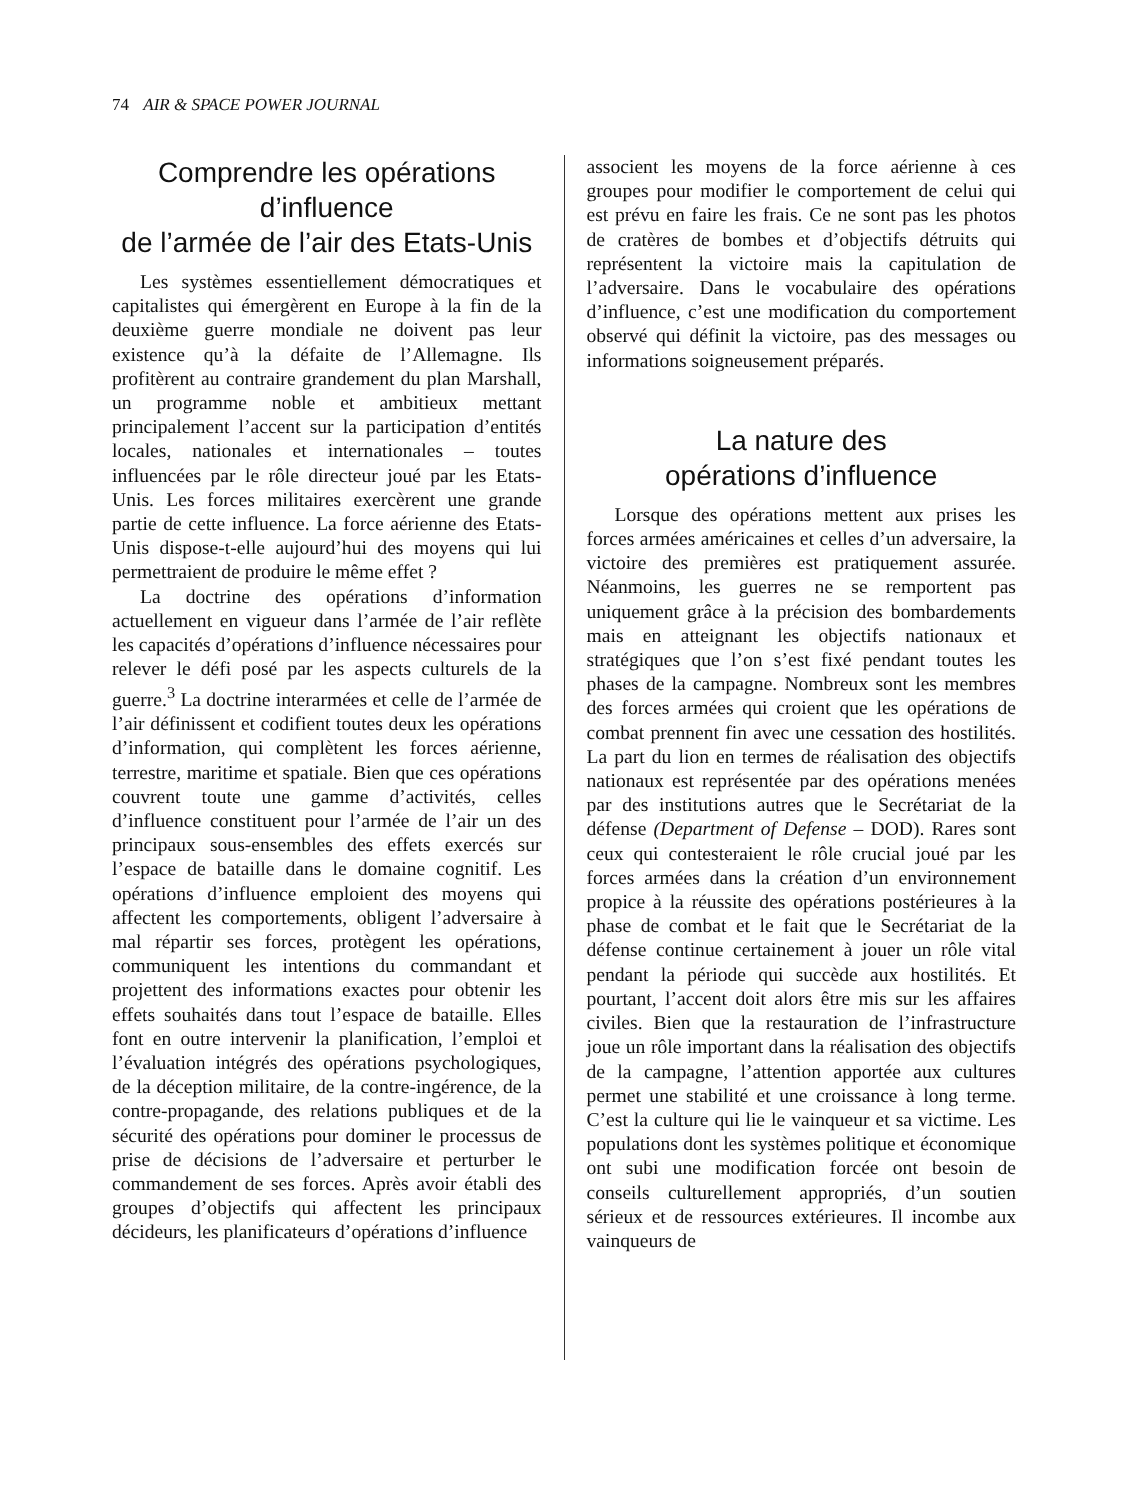74 AIR & SPACE POWER JOURNAL
Comprendre les opérations d’influence
de l’armée de l’air des Etats-Unis
Les systèmes essentiellement démocratiques et capitalistes qui émergèrent en Europe à la fin de la deuxième guerre mondiale ne doivent pas leur existence qu’à la défaite de l’Allemagne. Ils profitèrent au contraire grandement du plan Marshall, un programme noble et ambitieux mettant principalement l’accent sur la participation d’entités locales, nationales et internationales – toutes influencées par le rôle directeur joué par les Etats-Unis. Les forces militaires exercèrent une grande partie de cette influence. La force aérienne des Etats-Unis dispose-t-elle aujourd’hui des moyens qui lui permettraient de produire le même effet ?
La doctrine des opérations d’information actuellement en vigueur dans l’armée de l’air reflète les capacités d’opérations d’influence nécessaires pour relever le défi posé par les aspects culturels de la guerre.<sup>3</sup> La doctrine interarmées et celle de l’armée de l’air définissent et codifient toutes deux les opérations d’information, qui complètent les forces aérienne, terrestre, maritime et spatiale. Bien que ces opérations couvrent toute une gamme d’activités, celles d’influence constituent pour l’armée de l’air un des principaux sous-ensembles des effets exercés sur l’espace de bataille dans le domaine cognitif. Les opérations d’influence emploient des moyens qui affectent les comportements, obligent l’adversaire à mal répartir ses forces, protègent les opérations, communiquent les intentions du commandant et projettent des informations exactes pour obtenir les effets souhaités dans tout l’espace de bataille. Elles font en outre intervenir la planification, l’emploi et l’évaluation intégrés des opérations psychologiques, de la déception militaire, de la contre-ingérence, de la contre-propagande, des relations publiques et de la sécurité des opérations pour dominer le processus de prise de décisions de l’adversaire et perturber le commandement de ses forces. Après avoir établi des groupes d’objectifs qui affectent les principaux décideurs, les planificateurs d’opérations d’influence
associent les moyens de la force aérienne à ces groupes pour modifier le comportement de celui qui est prévu en faire les frais. Ce ne sont pas les photos de cratères de bombes et d’objectifs détruits qui représentent la victoire mais la capitulation de l’adversaire. Dans le vocabulaire des opérations d’influence, c’est une modification du comportement observé qui définit la victoire, pas des messages ou informations soigneusement préparés.
La nature des
opérations d’influence
Lorsque des opérations mettent aux prises les forces armées américaines et celles d’un adversaire, la victoire des premières est pratiquement assurée. Néanmoins, les guerres ne se remportent pas uniquement grâce à la précision des bombardements mais en atteignant les objectifs nationaux et stratégiques que l’on s’est fixé pendant toutes les phases de la campagne. Nombreux sont les membres des forces armées qui croient que les opérations de combat prennent fin avec une cessation des hostilités. La part du lion en termes de réalisation des objectifs nationaux est représentée par des opérations menées par des institutions autres que le Secrétariat de la défense (Department of Defense – DOD). Rares sont ceux qui contesteraient le rôle crucial joué par les forces armées dans la création d’un environnement propice à la réussite des opérations postérieures à la phase de combat et le fait que le Secrétariat de la défense continue certainement à jouer un rôle vital pendant la période qui succède aux hostilités. Et pourtant, l’accent doit alors être mis sur les affaires civiles. Bien que la restauration de l’infrastructure joue un rôle important dans la réalisation des objectifs de la campagne, l’attention apportée aux cultures permet une stabilité et une croissance à long terme. C’est la culture qui lie le vainqueur et sa victime. Les populations dont les systèmes politique et économique ont subi une modification forcée ont besoin de conseils culturellement appropriés, d’un soutien sérieux et de ressources extérieures. Il incombe aux vainqueurs de